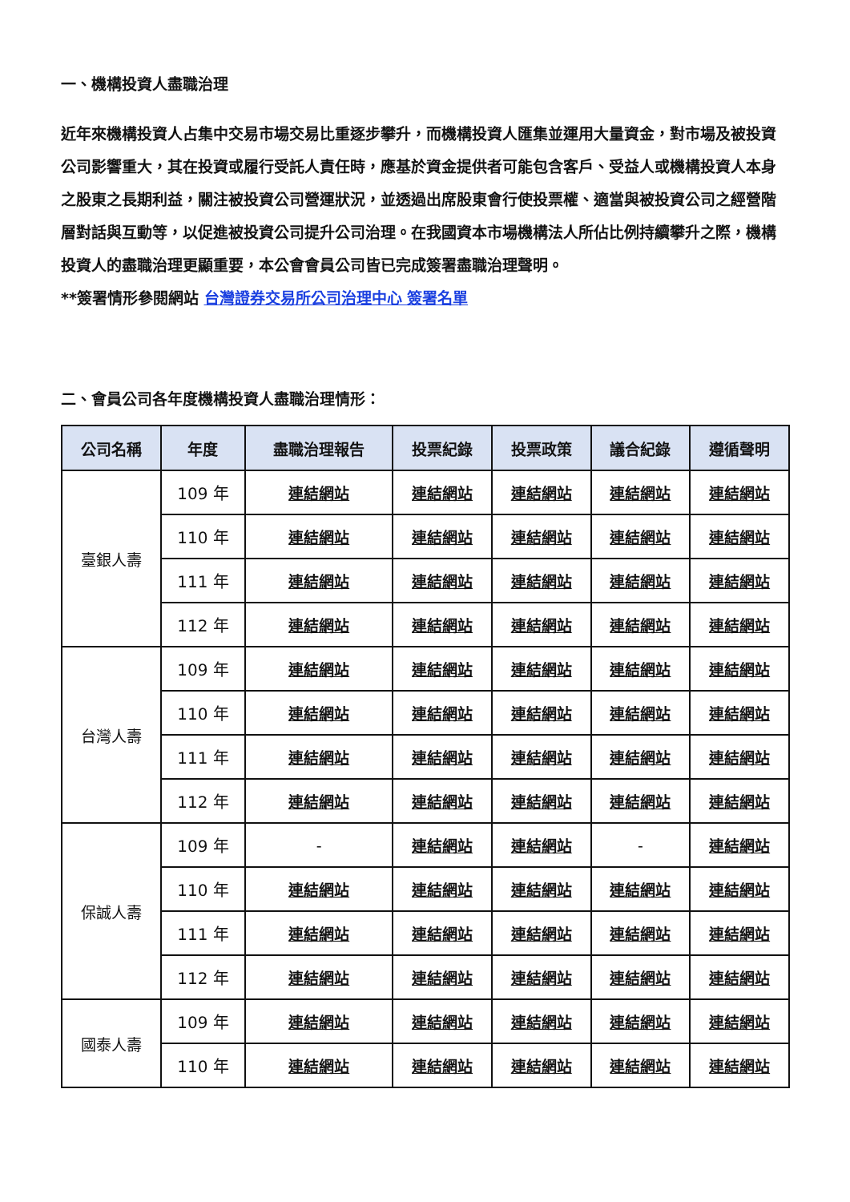一、機構投資人盡職治理
近年來機構投資人占集中交易市場交易比重逐步攀升，而機構投資人匯集並運用大量資金，對市場及被投資公司影響重大，其在投資或履行受託人責任時，應基於資金提供者可能包含客戶、受益人或機構投資人本身之股東之長期利益，關注被投資公司營運狀況，並透過出席股東會行使投票權、適當與被投資公司之經營階層對話與互動等，以促進被投資公司提升公司治理。在我國資本市場機構法人所佔比例持續攀升之際，機構投資人的盡職治理更顯重要，本公會會員公司皆已完成簽署盡職治理聲明。
**簽署情形參閱網站 台灣證券交易所公司治理中心 簽署名單
二、會員公司各年度機構投資人盡職治理情形：
| 公司名稱 | 年度 | 盡職治理報告 | 投票紀錄 | 投票政策 | 議合紀錄 | 遵循聲明 |
| --- | --- | --- | --- | --- | --- | --- |
| 臺銀人壽 | 109 年 | 連結網站 | 連結網站 | 連結網站 | 連結網站 | 連結網站 |
| | 110 年 | 連結網站 | 連結網站 | 連結網站 | 連結網站 | 連結網站 |
| | 111 年 | 連結網站 | 連結網站 | 連結網站 | 連結網站 | 連結網站 |
| | 112 年 | 連結網站 | 連結網站 | 連結網站 | 連結網站 | 連結網站 |
| 台灣人壽 | 109 年 | 連結網站 | 連結網站 | 連結網站 | 連結網站 | 連結網站 |
| | 110 年 | 連結網站 | 連結網站 | 連結網站 | 連結網站 | 連結網站 |
| | 111 年 | 連結網站 | 連結網站 | 連結網站 | 連結網站 | 連結網站 |
| | 112 年 | 連結網站 | 連結網站 | 連結網站 | 連結網站 | 連結網站 |
| 保誠人壽 | 109 年 | - | 連結網站 | 連結網站 | - | 連結網站 |
| | 110 年 | 連結網站 | 連結網站 | 連結網站 | 連結網站 | 連結網站 |
| | 111 年 | 連結網站 | 連結網站 | 連結網站 | 連結網站 | 連結網站 |
| | 112 年 | 連結網站 | 連結網站 | 連結網站 | 連結網站 | 連結網站 |
| 國泰人壽 | 109 年 | 連結網站 | 連結網站 | 連結網站 | 連結網站 | 連結網站 |
| | 110 年 | 連結網站 | 連結網站 | 連結網站 | 連結網站 | 連結網站 |